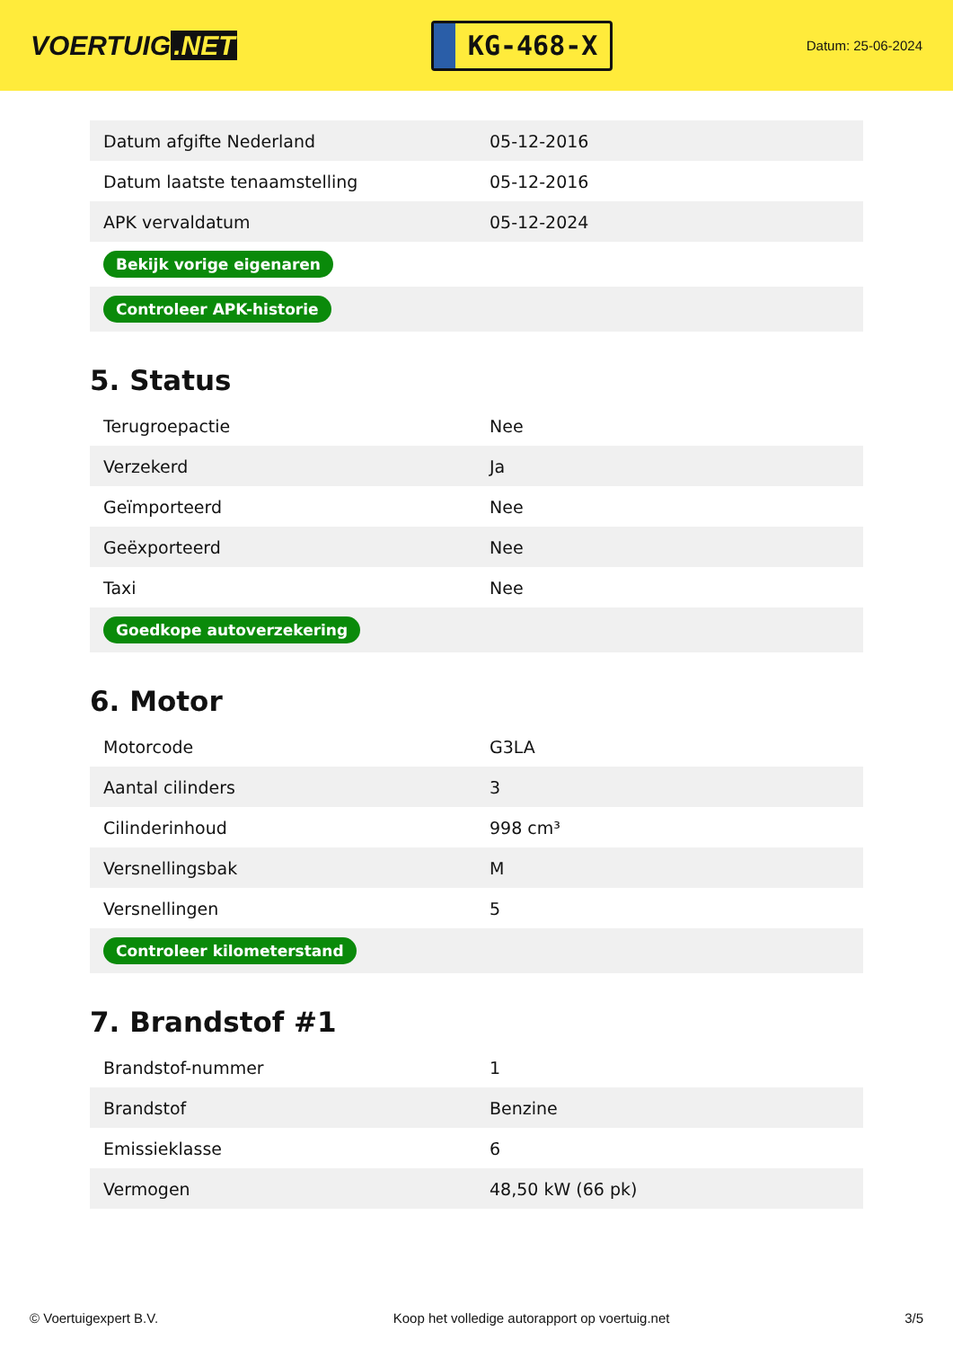VOERTUIG.NET
KG-468-X
Datum: 25-06-2024
| Datum afgifte Nederland | 05-12-2016 |
| Datum laatste tenaamstelling | 05-12-2016 |
| APK vervaldatum | 05-12-2024 |
| Bekijk vorige eigenaren | |
| Controleer APK-historie | |
5. Status
| Terugroepactie | Nee |
| Verzekerd | Ja |
| Geïmporteerd | Nee |
| Geëxporteerd | Nee |
| Taxi | Nee |
| Goedkope autoverzekering | |
6. Motor
| Motorcode | G3LA |
| Aantal cilinders | 3 |
| Cilinderinhoud | 998 cm³ |
| Versnellingsbak | M |
| Versnellingen | 5 |
| Controleer kilometerstand | |
7. Brandstof #1
| Brandstof-nummer | 1 |
| Brandstof | Benzine |
| Emissieklasse | 6 |
| Vermogen | 48,50 kW (66 pk) |
© Voertuigexpert B.V. Koop het volledige autorapport op voertuig.net 3/5